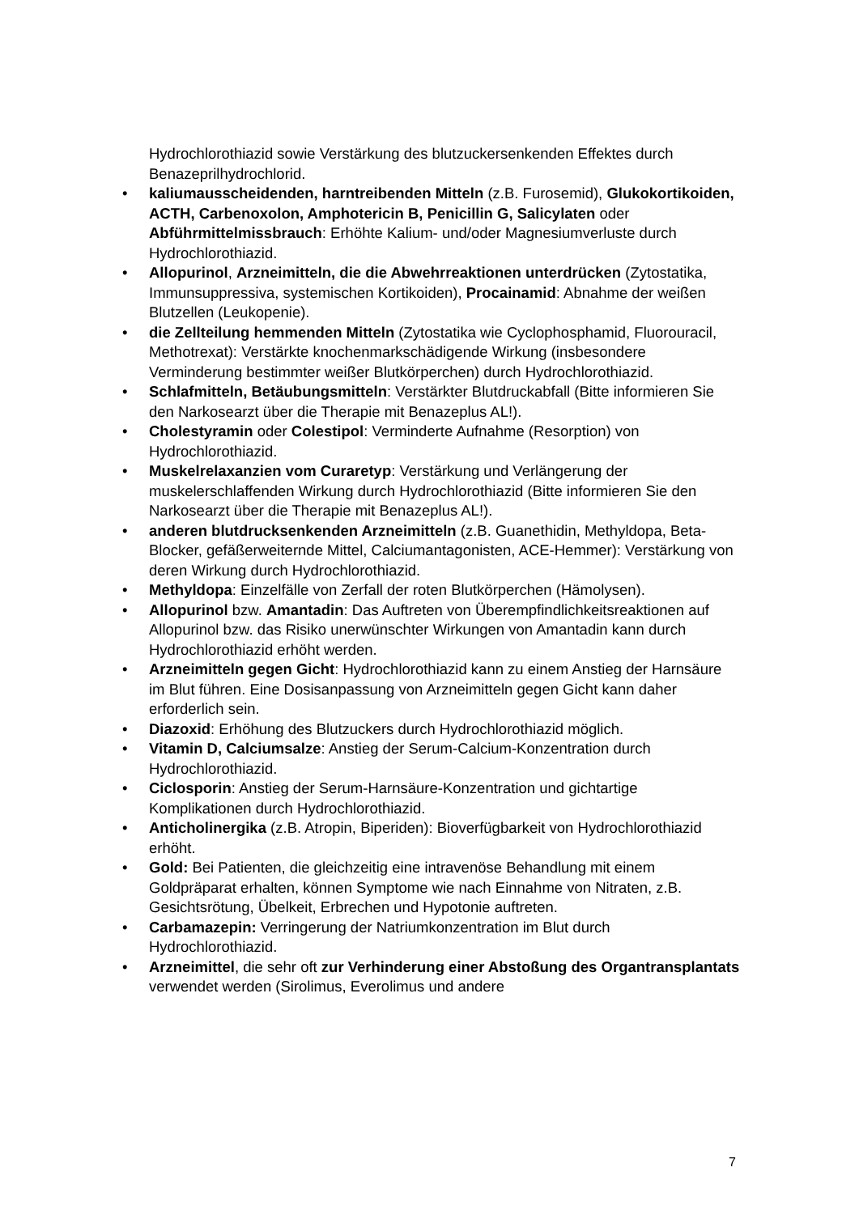Hydrochlorothiazid sowie Verstärkung des blutzuckersenkenden Effektes durch Benazeprilhydrochlorid.
• kaliumausscheidenden, harntreibenden Mitteln (z.B. Furosemid), Glukokortikoiden, ACTH, Carbenoxolon, Amphotericin B, Penicillin G, Salicylaten oder Abführmittelmissbrauch: Erhöhte Kalium- und/oder Magnesiumverluste durch Hydrochlorothiazid.
• Allopurinol, Arzneimitteln, die die Abwehrreaktionen unterdrücken (Zytostatika, Immunsuppressiva, systemischen Kortikoiden), Procainamid: Abnahme der weißen Blutzellen (Leukopenie).
• die Zellteilung hemmenden Mitteln (Zytostatika wie Cyclophosphamid, Fluorouracil, Methotrexat): Verstärkte knochenmarkschädigende Wirkung (insbesondere Verminderung bestimmter weißer Blutkörperchen) durch Hydrochlorothiazid.
• Schlafmitteln, Betäubungsmitteln: Verstärkter Blutdruckabfall (Bitte informieren Sie den Narkosearzt über die Therapie mit Benazeplus AL!).
• Cholestyramin oder Colestipol: Verminderte Aufnahme (Resorption) von Hydrochlorothiazid.
• Muskelrelaxanzien vom Curaretyp: Verstärkung und Verlängerung der muskelerschlaffenden Wirkung durch Hydrochlorothiazid (Bitte informieren Sie den Narkosearzt über die Therapie mit Benazeplus AL!).
• anderen blutdrucksenkenden Arzneimitteln (z.B. Guanethidin, Methyldopa, Beta-Blocker, gefäßerweiternde Mittel, Calciumantagonisten, ACE-Hemmer): Verstärkung von deren Wirkung durch Hydrochlorothiazid.
• Methyldopa: Einzelfälle von Zerfall der roten Blutkörperchen (Hämolysen).
• Allopurinol bzw. Amantadin: Das Auftreten von Überempfindlichkeitsreaktionen auf Allopurinol bzw. das Risiko unerwünschter Wirkungen von Amantadin kann durch Hydrochlorothiazid erhöht werden.
• Arzneimitteln gegen Gicht: Hydrochlorothiazid kann zu einem Anstieg der Harnsäure im Blut führen. Eine Dosisanpassung von Arzneimitteln gegen Gicht kann daher erforderlich sein.
• Diazoxid: Erhöhung des Blutzuckers durch Hydrochlorothiazid möglich.
• Vitamin D, Calciumsalze: Anstieg der Serum-Calcium-Konzentration durch Hydrochlorothiazid.
• Ciclosporin: Anstieg der Serum-Harnsäure-Konzentration und gichtartige Komplikationen durch Hydrochlorothiazid.
• Anticholinergika (z.B. Atropin, Biperiden): Bioverfügbarkeit von Hydrochlorothiazid erhöht.
• Gold: Bei Patienten, die gleichzeitig eine intravenöse Behandlung mit einem Goldpräparat erhalten, können Symptome wie nach Einnahme von Nitraten, z.B. Gesichtsrötung, Übelkeit, Erbrechen und Hypotonie auftreten.
• Carbamazepin: Verringerung der Natriumkonzentration im Blut durch Hydrochlorothiazid.
• Arzneimittel, die sehr oft zur Verhinderung einer Abstoßung des Organtransplantats verwendet werden (Sirolimus, Everolimus und andere
7